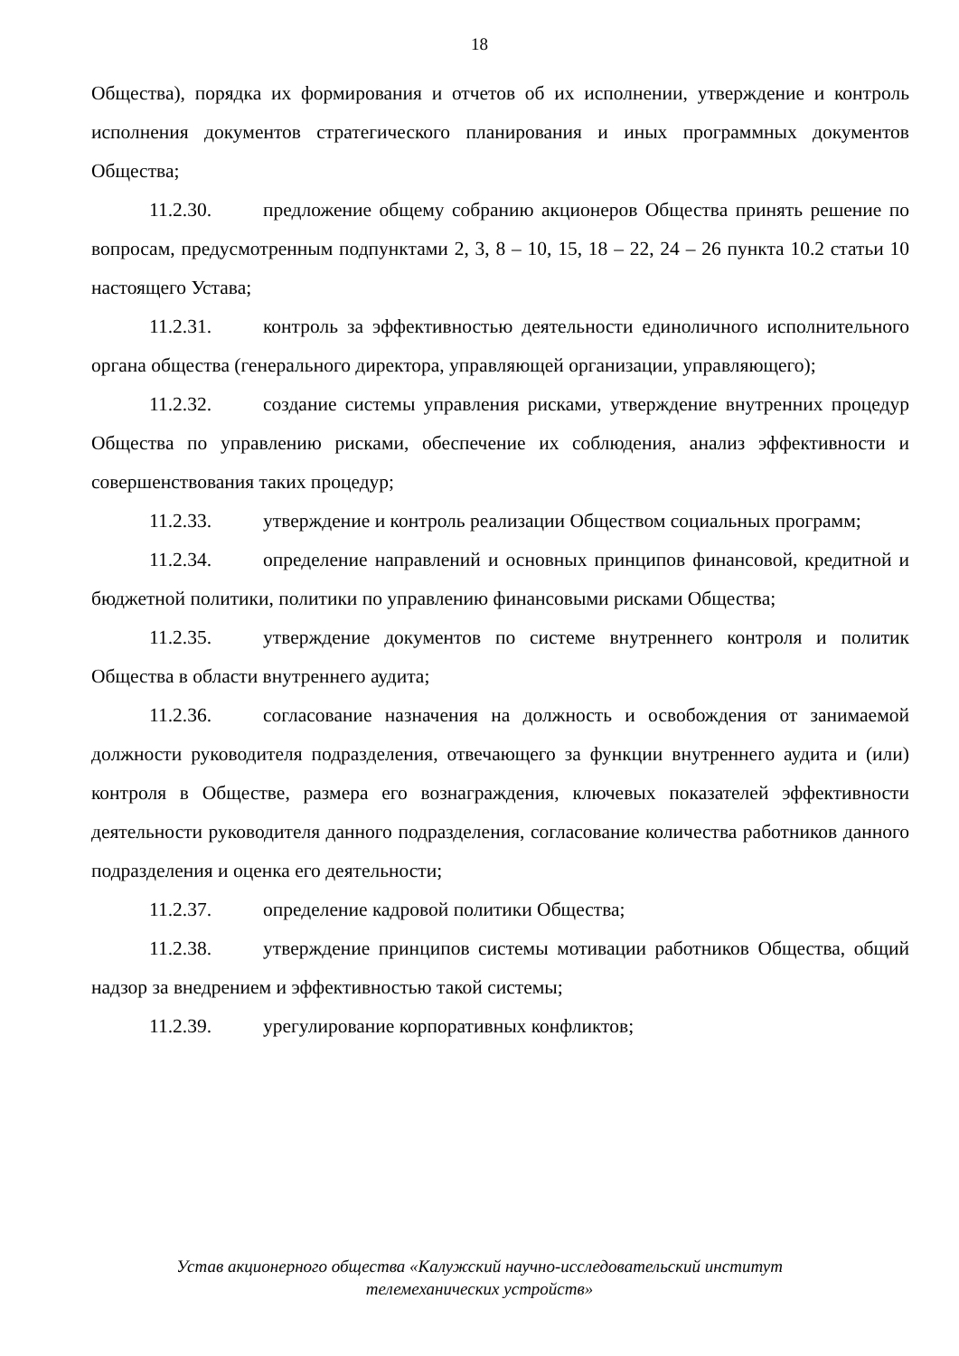18
Общества), порядка их формирования и отчетов об их исполнении, утверждение и контроль исполнения документов стратегического планирования и иных программных документов Общества;
11.2.30. предложение общему собранию акционеров Общества принять решение по вопросам, предусмотренным подпунктами 2, 3, 8 – 10, 15, 18 – 22, 24 – 26 пункта 10.2 статьи 10 настоящего Устава;
11.2.31. контроль за эффективностью деятельности единоличного исполнительного органа общества (генерального директора, управляющей организации, управляющего);
11.2.32. создание системы управления рисками, утверждение внутренних процедур Общества по управлению рисками, обеспечение их соблюдения, анализ эффективности и совершенствования таких процедур;
11.2.33. утверждение и контроль реализации Обществом социальных программ;
11.2.34. определение направлений и основных принципов финансовой, кредитной и бюджетной политики, политики по управлению финансовыми рисками Общества;
11.2.35. утверждение документов по системе внутреннего контроля и политик Общества в области внутреннего аудита;
11.2.36. согласование назначения на должность и освобождения от занимаемой должности руководителя подразделения, отвечающего за функции внутреннего аудита и (или) контроля в Обществе, размера его вознаграждения, ключевых показателей эффективности деятельности руководителя данного подразделения, согласование количества работников данного подразделения и оценка его деятельности;
11.2.37. определение кадровой политики Общества;
11.2.38. утверждение принципов системы мотивации работников Общества, общий надзор за внедрением и эффективностью такой системы;
11.2.39. урегулирование корпоративных конфликтов;
Устав акционерного общества «Калужский научно-исследовательский институт
телемеханических устройств»